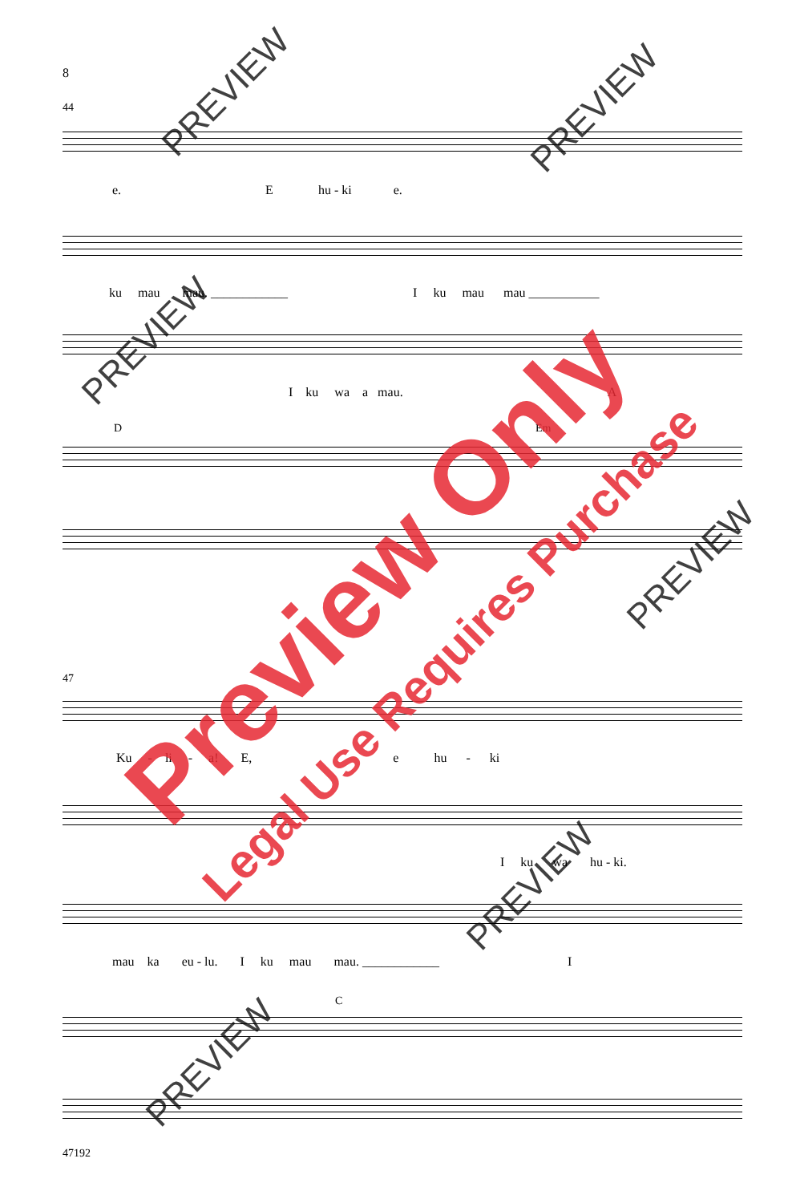8
44
e. E hu - ki e.
ku mau mau. ____________ I ku mau mau ___________
I ku wa a mau. A
D Em
47
Ku - li - a! E, e hu - ki
I ku wa hu - ki.
mau ka eu - lu. I ku mau mau. ____________ I
C
47192
PREVIEW PREVIEW
PREVIEW
PREVIEW
PREVIEW
PREVIEW
Preview Only
Legal Use Requires Purchase